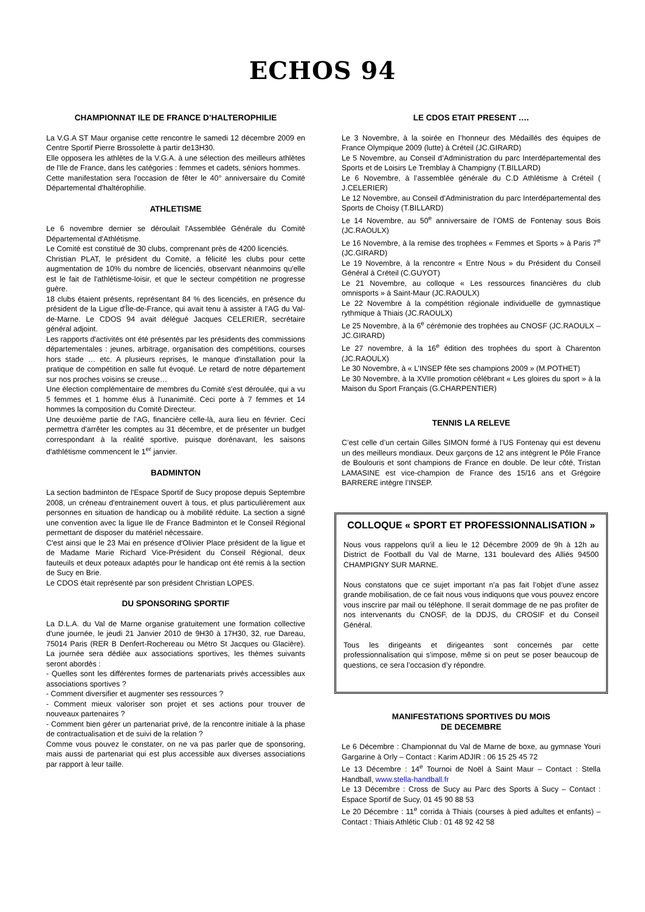ECHOS 94
CHAMPIONNAT ILE DE FRANCE D’HALTEROPHILIE
La V.G.A ST Maur organise cette rencontre le samedi 12 décembre 2009 en Centre Sportif Pierre Brossolette à partir de13H30.
Elle opposera les athlètes de la V.G.A. à une sélection des meilleurs athlètes de l'Ile de France, dans les catégories : femmes et cadets, séniors hommes.
Cette manifestation sera l'occasion de fêter le 40° anniversaire du Comité Départemental d'haltérophilie.
ATHLETISME
Le 6 novembre dernier se déroulait l'Assemblée Générale du Comité Départemental d'Athlétisme.
Le Comité est constitué de 30 clubs, comprenant près de 4200 licenciés.
Christian PLAT, le président du Comité, a félicité les clubs pour cette augmentation de 10% du nombre de licenciés, observant néanmoins qu'elle est le fait de l'athlétisme-loisir, et que le secteur compétition ne progresse guère.
18 clubs étaient présents, représentant 84 % des licenciés, en présence du président de la Ligue d'Île-de-France, qui avait tenu à assister à l'AG du Val-de-Marne. Le CDOS 94 avait délégué Jacques CELERIER, secrétaire général adjoint.
Les rapports d'activités ont été présentés par les présidents des commissions départementales : jeunes, arbitrage, organisation des compétitions, courses hors stade … etc. A plusieurs reprises, le manque d'installation pour la pratique de compétition en salle fut évoqué. Le retard de notre département sur nos proches voisins se creuse…
Une élection complémentaire de membres du Comité s'est déroulée, qui a vu 5 femmes et 1 homme élus à l'unanimité. Ceci porte à 7 femmes et 14 hommes la composition du Comité Directeur.
Une deuxième partie de l'AG, financière celle-là, aura lieu en février. Ceci permettra d'arrêter les comptes au 31 décembre, et de présenter un budget correspondant à la réalité sportive, puisque dorénavant, les saisons d'athlétisme commencent le 1<sup>er</sup> janvier.
BADMINTON
La section badminton de l'Espace Sportif de Sucy propose depuis Septembre 2008, un créneau d'entrainement ouvert à tous, et plus particulièrement aux personnes en situation de handicap ou à mobilité réduite. La section a signé une convention avec la ligue Ile de France Badminton et le Conseil Régional permettant de disposer du matériel nécessaire.
C'est ainsi que le 23 Mai en présence d'Olivier Place président de la ligue et de Madame Marie Richard Vice-Président du Conseil Régional, deux fauteuils et deux poteaux adaptés pour le handicap ont été remis à la section de Sucy en Brie.
Le CDOS était représenté par son président Christian LOPES.
DU SPONSORING SPORTIF
La D.L.A. du Val de Marne organise gratuitement une formation collective d'une journée, le jeudi 21 Janvier 2010 de 9H30 à 17H30, 32, rue Dareau, 75014 Paris (RER B Denfert-Rochereau ou Métro St Jacques ou Glacière). La journée sera dédiée aux associations sportives, les thèmes suivants seront abordés :
- Quelles sont les différentes formes de partenariats privés accessibles aux associations sportives ?
- Comment diversifier et augmenter ses ressources ?
- Comment mieux valoriser son projet et ses actions pour trouver de nouveaux partenaires ?
- Comment bien gérer un partenariat privé, de la rencontre initiale à la phase de contractualisation et de suivi de la relation ?
Comme vous pouvez le constater, on ne va pas parler que de sponsoring, mais aussi de partenariat qui est plus accessible aux diverses associations par rapport à leur taille.
LE CDOS ETAIT PRESENT ….
Le 3 Novembre, à la soirée en l’honneur des Médaillés des équipes de France Olympique 2009 (lutte) à Créteil (JC.GIRARD)
Le 5 Novembre, au Conseil d’Administration du parc Interdépartemental des Sports et de Loisirs Le Tremblay à Champigny (T.BILLARD)
Le 6 Novembre, à l’assemblée générale du C.D Athlétisme à Créteil ( J.CELERIER)
Le 12 Novembre, au Conseil d’Administration du parc Interdépartemental des Sports de Choisy (T.BILLARD)
Le 14 Novembre, au 50<sup>e</sup> anniversaire de l’OMS de Fontenay sous Bois (JC.RAOULX)
Le 16 Novembre, à la remise des trophées « Femmes et Sports » à Paris 7<sup>e</sup> (JC.GIRARD)
Le 19 Novembre, à la rencontre « Entre Nous » du Président du Conseil Général à Créteil (C.GUYOT)
Le 21 Novembre, au colloque « Les ressources financières du club omnisports » à Saint-Maur (JC.RAOULX)
Le 22 Novembre à la compétition régionale individuelle de gymnastique rythmique à Thiais (JC.RAOULX)
Le 25 Novembre, à la 6<sup>e</sup> cérémonie des trophées au CNOSF (JC.RAOULX – JC.GIRARD)
Le 27 novembre, à la 16<sup>e</sup> édition des trophées du sport à Charenton (JC.RAOULX)
Le 30 Novembre, à « L’INSEP fête ses champions 2009 » (M.POTHET)
Le 30 Novembre, à la XVIIe promotion célébrant « Les gloires du sport » à la Maison du Sport Français (G.CHARPENTIER)
TENNIS LA RELEVE
C’est celle d’un certain Gilles SIMON formé à l’US Fontenay qui est devenu un des meilleurs mondiaux. Deux garçons de 12 ans intègrent le Pôle France de Boulouris et sont champions de France en double. De leur côté, Tristan LAMASINE est vice-champion de France des 15/16 ans et Grégoire BARRERE intègre l’INSEP.
COLLOQUE « SPORT ET PROFESSIONNALISATION »
Nous vous rappelons qu’il a lieu le 12 Décembre 2009 de 9h à 12h au District de Football du Val de Marne, 131 boulevard des Alliés 94500 CHAMPIGNY SUR MARNE.
Nous constatons que ce sujet important n’a pas fait l’objet d’une assez grande mobilisation, de ce fait nous vous indiquons que vous pouvez encore vous inscrire par mail ou téléphone. Il serait dommage de ne pas profiter de nos intervenants du CNOSF, de la DDJS, du CROSIF et du Conseil Général.
Tous les dirigeants et dirigeantes sont concernés par cette professionnalisation qui s’impose, même si on peut se poser beaucoup de questions, ce sera l’occasion d’y répondre.
MANIFESTATIONS SPORTIVES DU MOIS
DE DECEMBRE
Le 6 Décembre : Championnat du Val de Marne de boxe, au gymnase Youri Gargarine à Orly – Contact : Karim ADJIR : 06 15 25 45 72
Le 13 Décembre : 14<sup>e</sup> Tournoi de Noël à Saint Maur – Contact : Stella Handball, www.stella-handball.fr
Le 13 Décembre : Cross de Sucy au Parc des Sports à Sucy – Contact : Espace Sportif de Sucy, 01 45 90 88 53
Le 20 Décembre : 11<sup>e</sup> corrida à Thiais (courses à pied adultes et enfants) – Contact : Thiais Athlétic Club : 01 48 92 42 58